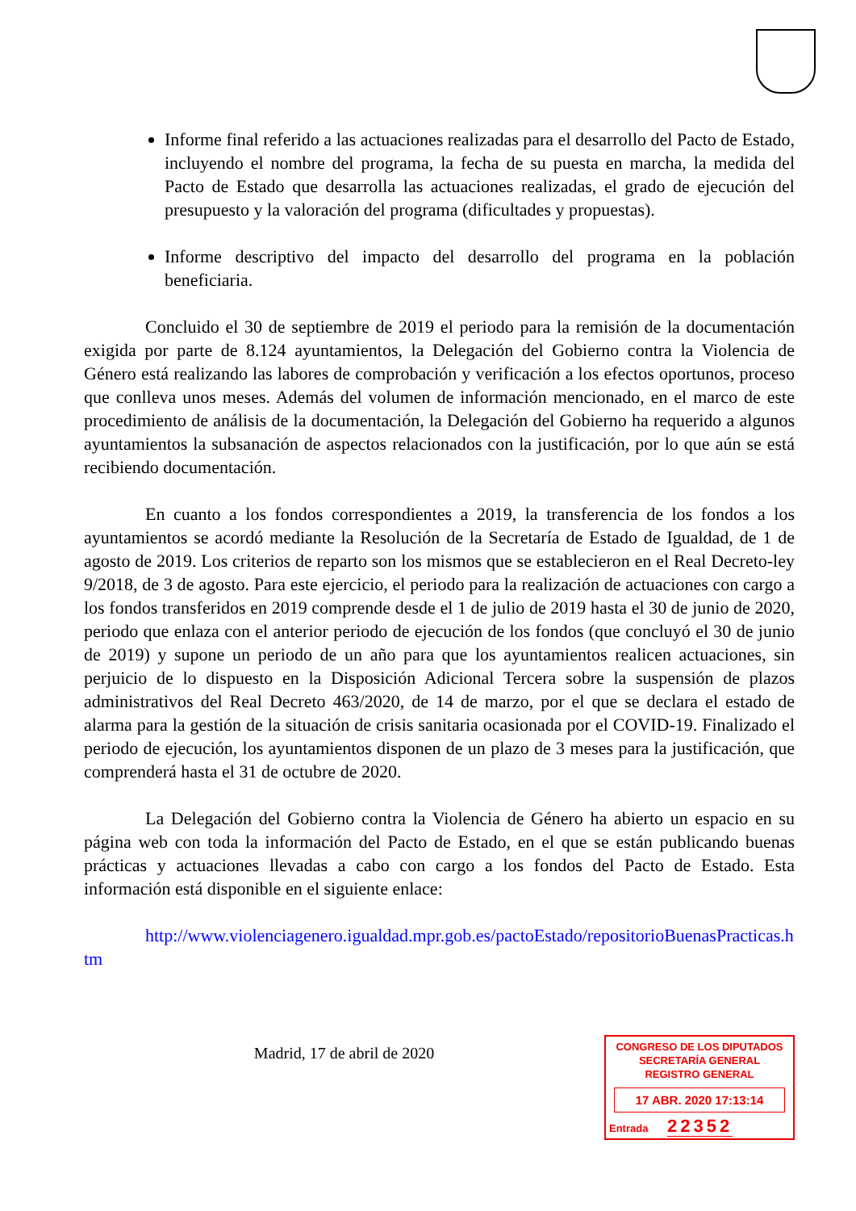Informe final referido a las actuaciones realizadas para el desarrollo del Pacto de Estado, incluyendo el nombre del programa, la fecha de su puesta en marcha, la medida del Pacto de Estado que desarrolla las actuaciones realizadas, el grado de ejecución del presupuesto y la valoración del programa (dificultades y propuestas).
Informe descriptivo del impacto del desarrollo del programa en la población beneficiaria.
Concluido el 30 de septiembre de 2019 el periodo para la remisión de la documentación exigida por parte de 8.124 ayuntamientos, la Delegación del Gobierno contra la Violencia de Género está realizando las labores de comprobación y verificación a los efectos oportunos, proceso que conlleva unos meses. Además del volumen de información mencionado, en el marco de este procedimiento de análisis de la documentación, la Delegación del Gobierno ha requerido a algunos ayuntamientos la subsanación de aspectos relacionados con la justificación, por lo que aún se está recibiendo documentación.
En cuanto a los fondos correspondientes a 2019, la transferencia de los fondos a los ayuntamientos se acordó mediante la Resolución de la Secretaría de Estado de Igualdad, de 1 de agosto de 2019. Los criterios de reparto son los mismos que se establecieron en el Real Decreto-ley 9/2018, de 3 de agosto. Para este ejercicio, el periodo para la realización de actuaciones con cargo a los fondos transferidos en 2019 comprende desde el 1 de julio de 2019 hasta el 30 de junio de 2020, periodo que enlaza con el anterior periodo de ejecución de los fondos (que concluyó el 30 de junio de 2019) y supone un periodo de un año para que los ayuntamientos realicen actuaciones, sin perjuicio de lo dispuesto en la Disposición Adicional Tercera sobre la suspensión de plazos administrativos del Real Decreto 463/2020, de 14 de marzo, por el que se declara el estado de alarma para la gestión de la situación de crisis sanitaria ocasionada por el COVID-19. Finalizado el periodo de ejecución, los ayuntamientos disponen de un plazo de 3 meses para la justificación, que comprenderá hasta el 31 de octubre de 2020.
La Delegación del Gobierno contra la Violencia de Género ha abierto un espacio en su página web con toda la información del Pacto de Estado, en el que se están publicando buenas prácticas y actuaciones llevadas a cabo con cargo a los fondos del Pacto de Estado. Esta información está disponible en el siguiente enlace:
http://www.violenciagenero.igualdad.mpr.gob.es/pactoEstado/repositorioBuenasPracticas.htm
Madrid, 17 de abril de 2020
CONGRESO DE LOS DIPUTADOS
SECRETARÍA GENERAL
REGISTRO GENERAL
17 ABR. 2020 17:13:14
Entrada 22352